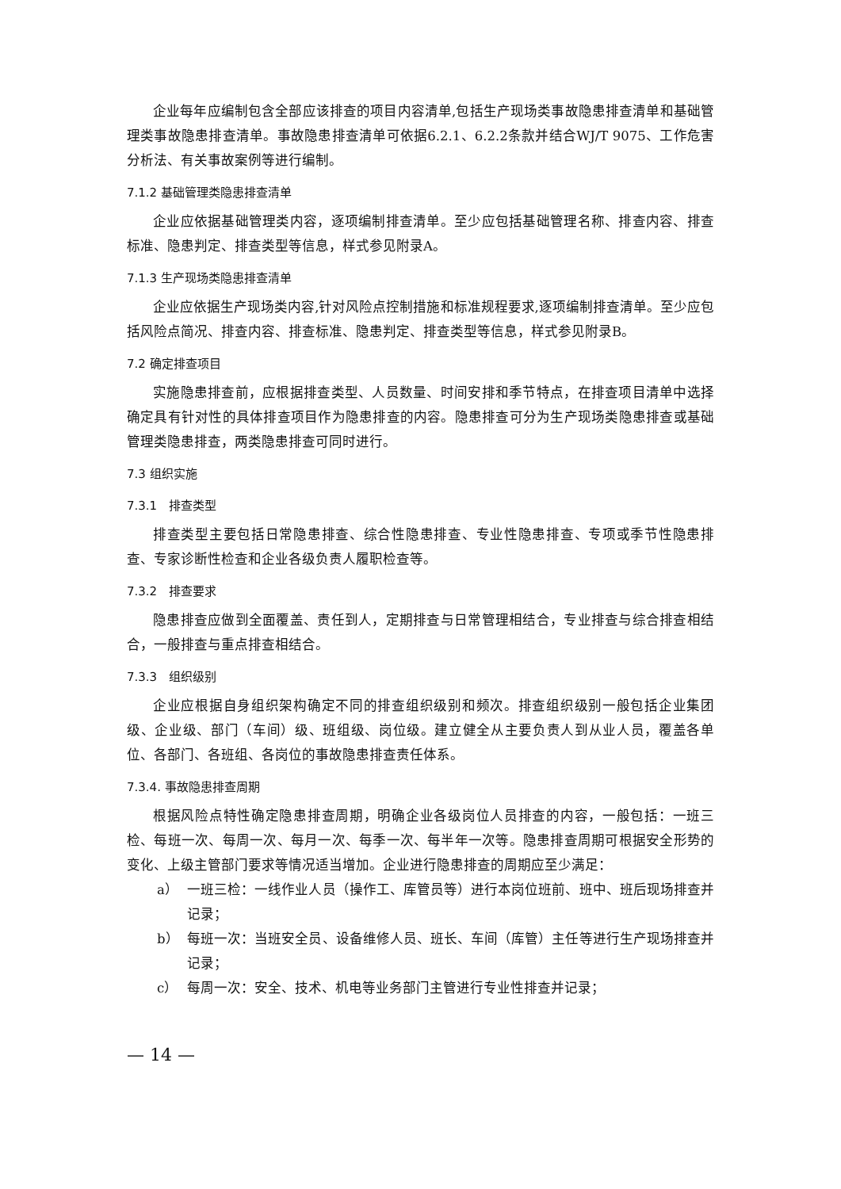企业每年应编制包含全部应该排查的项目内容清单,包括生产现场类事故隐患排查清单和基础管理类事故隐患排查清单。事故隐患排查清单可依据6.2.1、6.2.2条款并结合WJ/T 9075、工作危害分析法、有关事故案例等进行编制。
7.1.2 基础管理类隐患排查清单
企业应依据基础管理类内容，逐项编制排查清单。至少应包括基础管理名称、排查内容、排查标准、隐患判定、排查类型等信息，样式参见附录A。
7.1.3 生产现场类隐患排查清单
企业应依据生产现场类内容,针对风险点控制措施和标准规程要求,逐项编制排查清单。至少应包括风险点简况、排查内容、排查标准、隐患判定、排查类型等信息，样式参见附录B。
7.2 确定排查项目
实施隐患排查前，应根据排查类型、人员数量、时间安排和季节特点，在排查项目清单中选择确定具有针对性的具体排查项目作为隐患排查的内容。隐患排查可分为生产现场类隐患排查或基础管理类隐患排查，两类隐患排查可同时进行。
7.3 组织实施
7.3.1　排查类型
排查类型主要包括日常隐患排查、综合性隐患排查、专业性隐患排查、专项或季节性隐患排查、专家诊断性检查和企业各级负责人履职检查等。
7.3.2　排查要求
隐患排查应做到全面覆盖、责任到人，定期排查与日常管理相结合，专业排查与综合排查相结合，一般排查与重点排查相结合。
7.3.3　组织级别
企业应根据自身组织架构确定不同的排查组织级别和频次。排查组织级别一般包括企业集团级、企业级、部门（车间）级、班组级、岗位级。建立健全从主要负责人到从业人员，覆盖各单位、各部门、各班组、各岗位的事故隐患排查责任体系。
7.3.4. 事故隐患排查周期
根据风险点特性确定隐患排查周期，明确企业各级岗位人员排查的内容，一般包括：一班三检、每班一次、每周一次、每月一次、每季一次、每半年一次等。隐患排查周期可根据安全形势的变化、上级主管部门要求等情况适当增加。企业进行隐患排查的周期应至少满足：
a） 一班三检：一线作业人员（操作工、库管员等）进行本岗位班前、班中、班后现场排查并记录；
b） 每班一次：当班安全员、设备维修人员、班长、车间（库管）主任等进行生产现场排查并记录；
c） 每周一次：安全、技术、机电等业务部门主管进行专业性排查并记录；
— 14 —